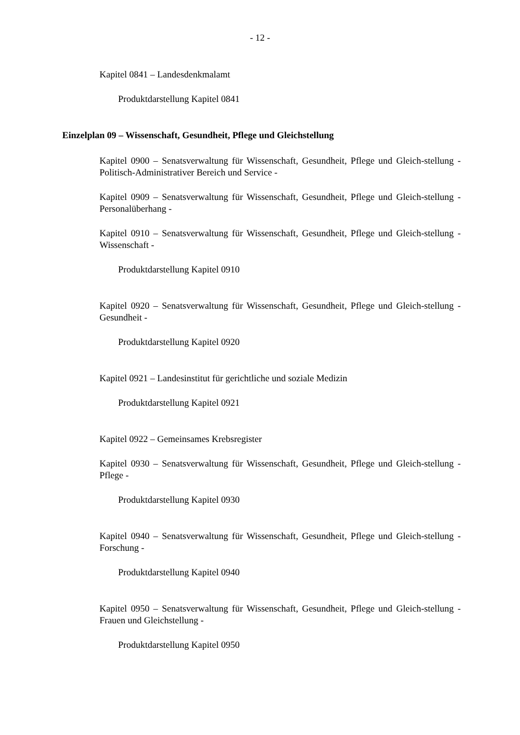- 12 -
Kapitel 0841 – Landesdenkmalamt
Produktdarstellung Kapitel 0841
Einzelplan 09 – Wissenschaft, Gesundheit, Pflege und Gleichstellung
Kapitel 0900 – Senatsverwaltung für Wissenschaft, Gesundheit, Pflege und Gleich-stellung - Politisch-Administrativer Bereich und Service -
Kapitel 0909 – Senatsverwaltung für Wissenschaft, Gesundheit, Pflege und Gleich-stellung - Personalüberhang -
Kapitel 0910 – Senatsverwaltung für Wissenschaft, Gesundheit, Pflege und Gleich-stellung - Wissenschaft -
Produktdarstellung Kapitel 0910
Kapitel 0920 – Senatsverwaltung für Wissenschaft, Gesundheit, Pflege und Gleich-stellung - Gesundheit -
Produktdarstellung Kapitel 0920
Kapitel 0921 – Landesinstitut für gerichtliche und soziale Medizin
Produktdarstellung Kapitel 0921
Kapitel 0922 – Gemeinsames Krebsregister
Kapitel 0930 – Senatsverwaltung für Wissenschaft, Gesundheit, Pflege und Gleich-stellung - Pflege -
Produktdarstellung Kapitel 0930
Kapitel 0940 – Senatsverwaltung für Wissenschaft, Gesundheit, Pflege und Gleich-stellung - Forschung -
Produktdarstellung Kapitel 0940
Kapitel 0950 – Senatsverwaltung für Wissenschaft, Gesundheit, Pflege und Gleich-stellung - Frauen und Gleichstellung -
Produktdarstellung Kapitel 0950